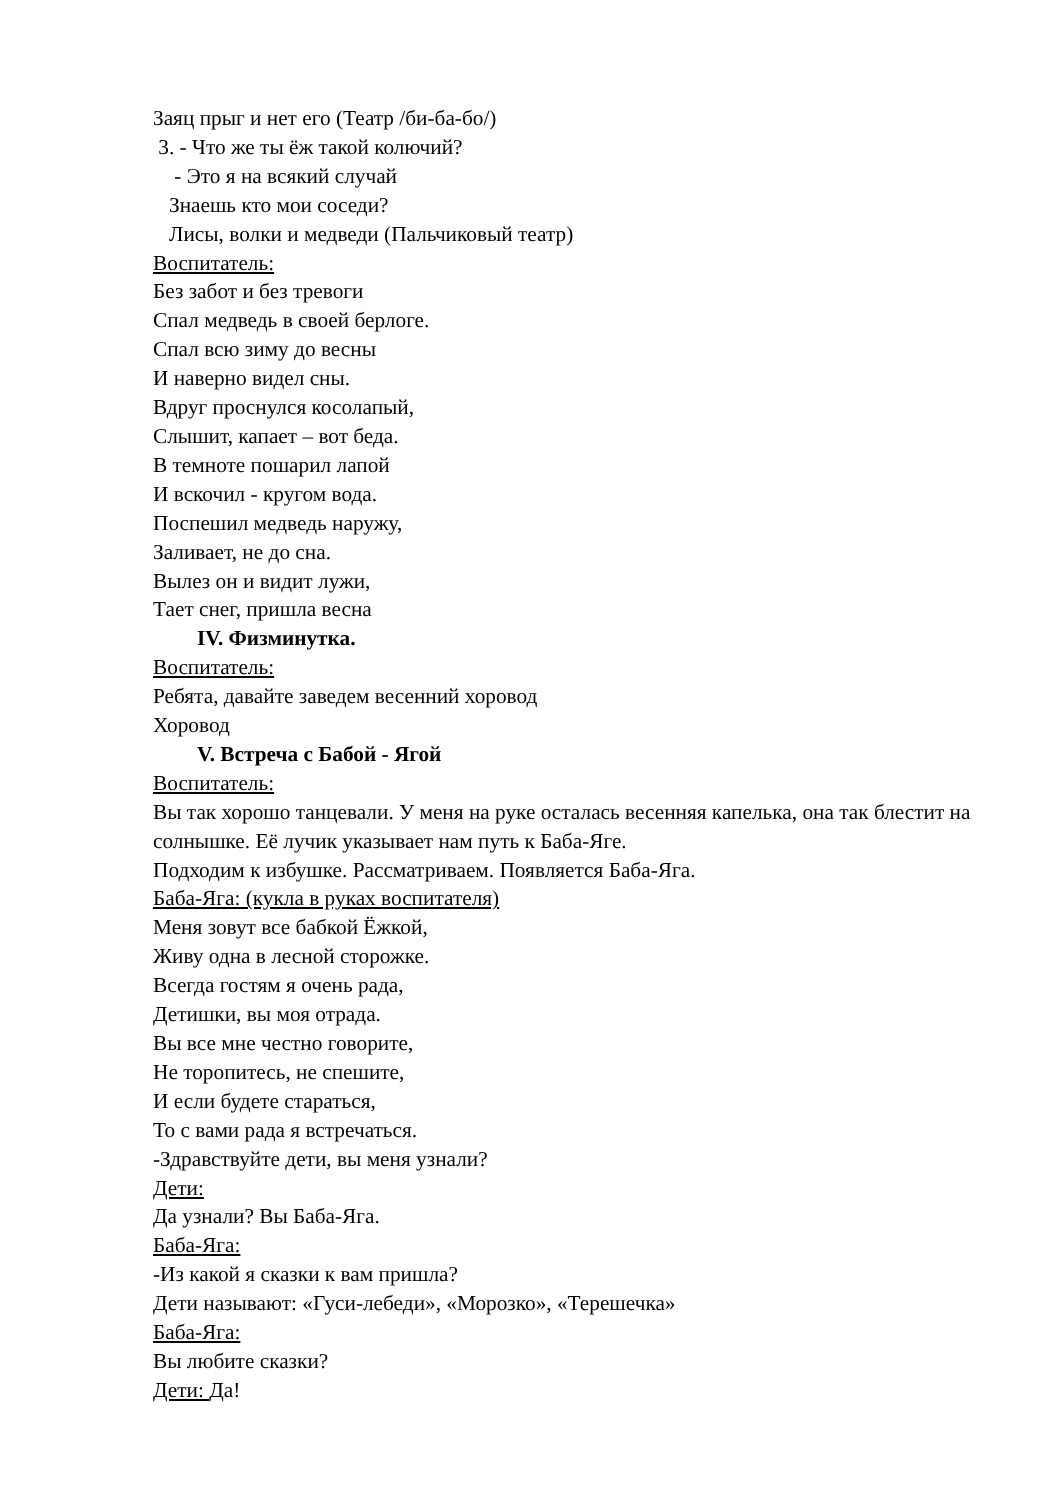Заяц прыг и нет его (Театр /би-ба-бо/)
3. - Что же ты ёж такой колючий?
- Это я на всякий случай
Знаешь кто мои соседи?
Лисы, волки и медведи (Пальчиковый театр)
Воспитатель:
Без забот и без тревоги
Спал медведь в своей берлоге.
Спал всю зиму до весны
И наверно видел сны.
Вдруг проснулся косолапый,
Слышит, капает – вот беда.
В темноте пошарил лапой
И вскочил - кругом вода.
Поспешил медведь наружу,
Заливает, не до сна.
Вылез он и видит лужи,
Тает снег, пришла весна
IV. Физминутка.
Воспитатель:
Ребята, давайте заведем весенний хоровод
Хоровод
V. Встреча с Бабой - Ягой
Воспитатель:
Вы так хорошо танцевали. У меня на руке осталась весенняя капелька, она так блестит на солнышке. Её лучик указывает нам путь к Баба-Яге.
Подходим к избушке. Рассматриваем. Появляется Баба-Яга.
Баба-Яга: (кукла в руках воспитателя)
Меня зовут все бабкой Ёжкой,
Живу одна в лесной сторожке.
Всегда гостям я очень рада,
Детишки, вы моя отрада.
Вы все мне честно говорите,
Не торопитесь, не спешите,
И если будете стараться,
То с вами рада я встречаться.
-Здравствуйте дети, вы меня узнали?
Дети:
Да узнали? Вы Баба-Яга.
Баба-Яга:
-Из какой я сказки к вам пришла?
Дети называют: «Гуси-лебеди», «Морозко», «Терешечка»
Баба-Яга:
Вы любите сказки?
Дети: Да!